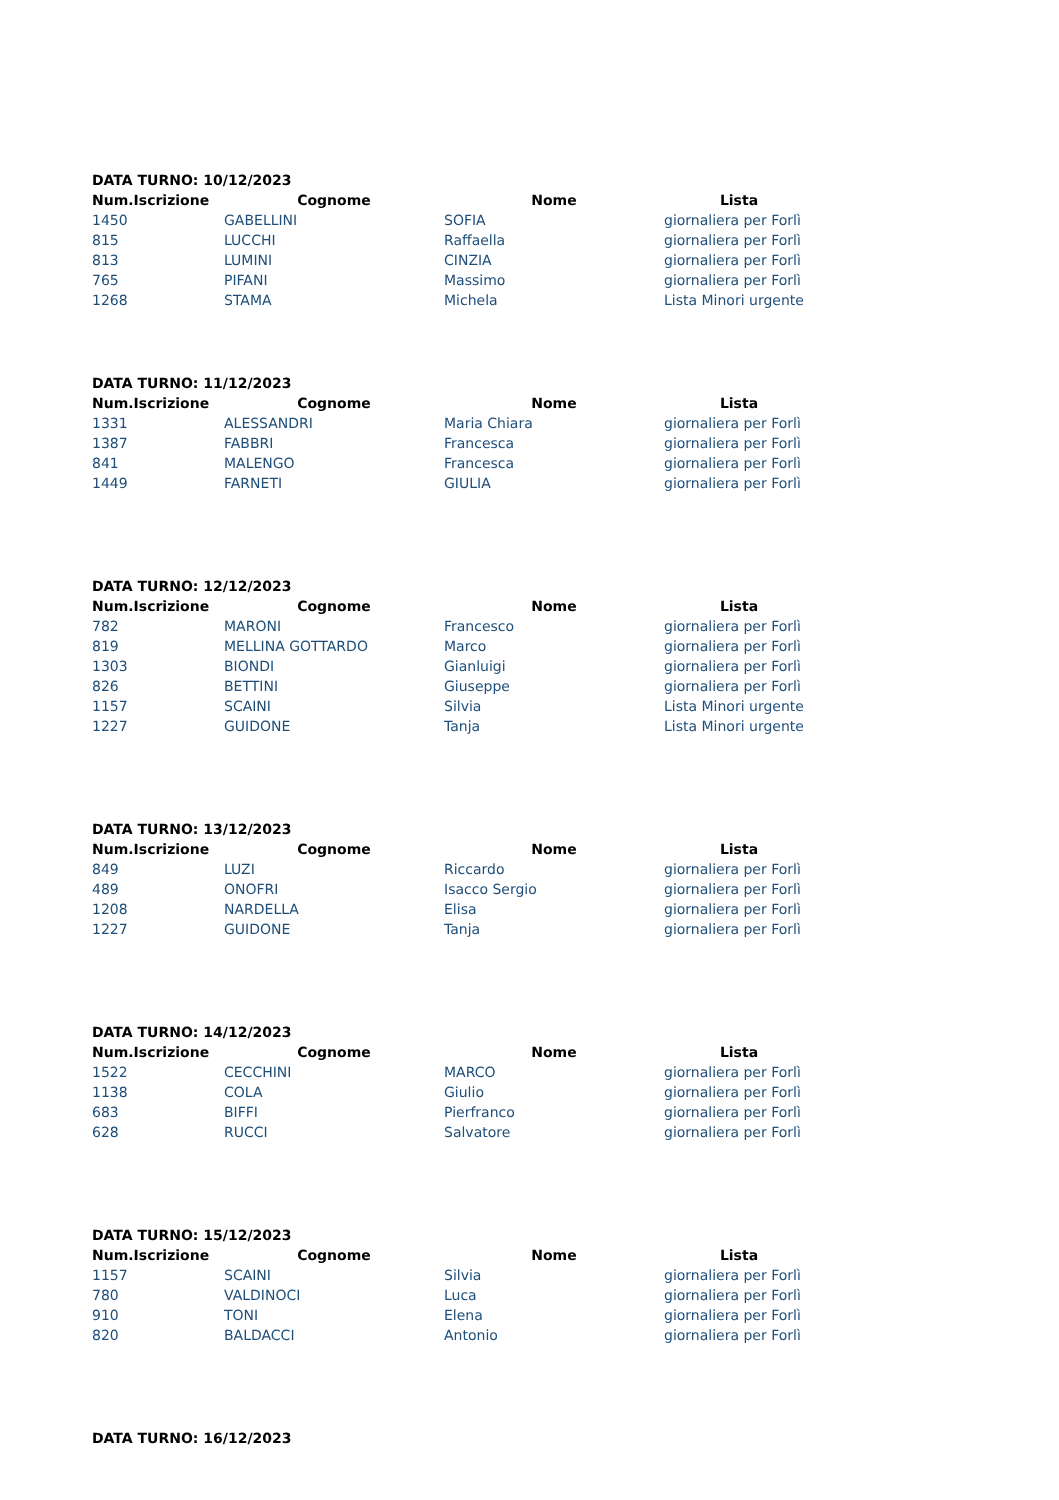DATA TURNO: 10/12/2023
| Num.Iscrizione | Cognome | Nome | Lista |
| --- | --- | --- | --- |
| 1450 | GABELLINI | SOFIA | giornaliera per Forlì |
| 815 | LUCCHI | Raffaella | giornaliera per Forlì |
| 813 | LUMINI | CINZIA | giornaliera per Forlì |
| 765 | PIFANI | Massimo | giornaliera per Forlì |
| 1268 | STAMA | Michela | Lista Minori urgente |
DATA TURNO: 11/12/2023
| Num.Iscrizione | Cognome | Nome | Lista |
| --- | --- | --- | --- |
| 1331 | ALESSANDRI | Maria Chiara | giornaliera per Forlì |
| 1387 | FABBRI | Francesca | giornaliera per Forlì |
| 841 | MALENGO | Francesca | giornaliera per Forlì |
| 1449 | FARNETI | GIULIA | giornaliera per Forlì |
DATA TURNO: 12/12/2023
| Num.Iscrizione | Cognome | Nome | Lista |
| --- | --- | --- | --- |
| 782 | MARONI | Francesco | giornaliera per Forlì |
| 819 | MELLINA GOTTARDO | Marco | giornaliera per Forlì |
| 1303 | BIONDI | Gianluigi | giornaliera per Forlì |
| 826 | BETTINI | Giuseppe | giornaliera per Forlì |
| 1157 | SCAINI | Silvia | Lista Minori urgente |
| 1227 | GUIDONE | Tanja | Lista Minori urgente |
DATA TURNO: 13/12/2023
| Num.Iscrizione | Cognome | Nome | Lista |
| --- | --- | --- | --- |
| 849 | LUZI | Riccardo | giornaliera per Forlì |
| 489 | ONOFRI | Isacco Sergio | giornaliera per Forlì |
| 1208 | NARDELLA | Elisa | giornaliera per Forlì |
| 1227 | GUIDONE | Tanja | giornaliera per Forlì |
DATA TURNO: 14/12/2023
| Num.Iscrizione | Cognome | Nome | Lista |
| --- | --- | --- | --- |
| 1522 | CECCHINI | MARCO | giornaliera per Forlì |
| 1138 | COLA | Giulio | giornaliera per Forlì |
| 683 | BIFFI | Pierfranco | giornaliera per Forlì |
| 628 | RUCCI | Salvatore | giornaliera per Forlì |
DATA TURNO: 15/12/2023
| Num.Iscrizione | Cognome | Nome | Lista |
| --- | --- | --- | --- |
| 1157 | SCAINI | Silvia | giornaliera per Forlì |
| 780 | VALDINOCI | Luca | giornaliera per Forlì |
| 910 | TONI | Elena | giornaliera per Forlì |
| 820 | BALDACCI | Antonio | giornaliera per Forlì |
DATA TURNO: 16/12/2023